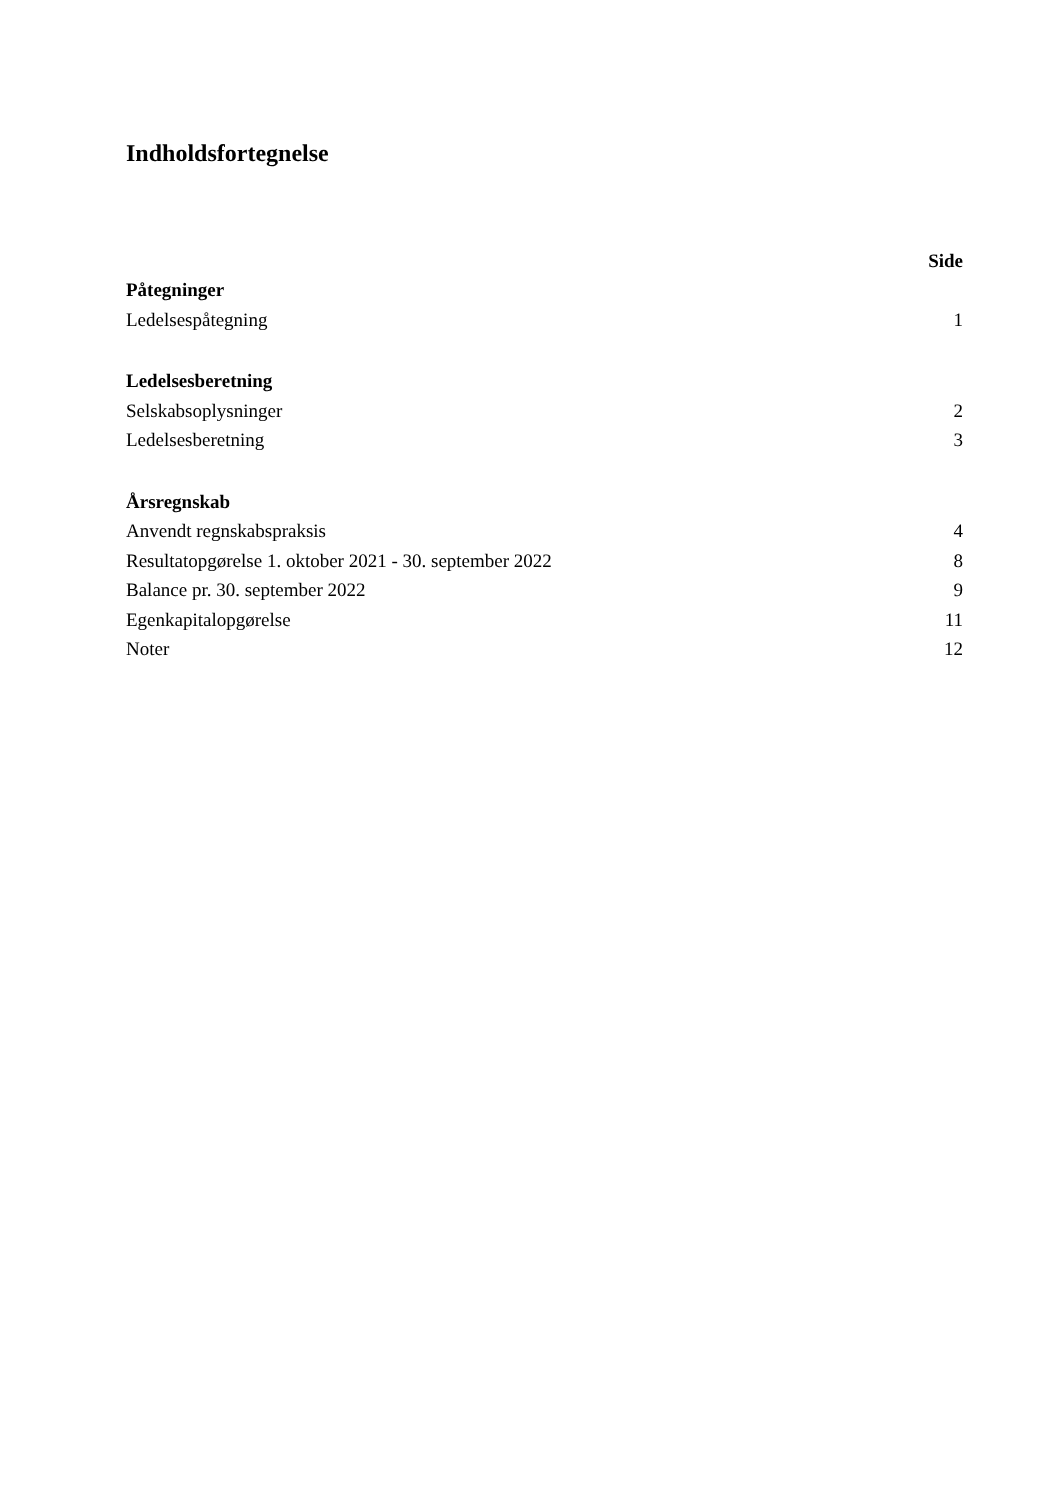Indholdsfortegnelse
| | Side |
| Påtegninger | |
| Ledelsespåtegning | 1 |
| Ledelsesberetning | |
| Selskabsoplysninger | 2 |
| Ledelsesberetning | 3 |
| Årsregnskab | |
| Anvendt regnskabspraksis | 4 |
| Resultatopgørelse 1. oktober 2021 - 30. september 2022 | 8 |
| Balance pr. 30. september 2022 | 9 |
| Egenkapitalopgørelse | 11 |
| Noter | 12 |